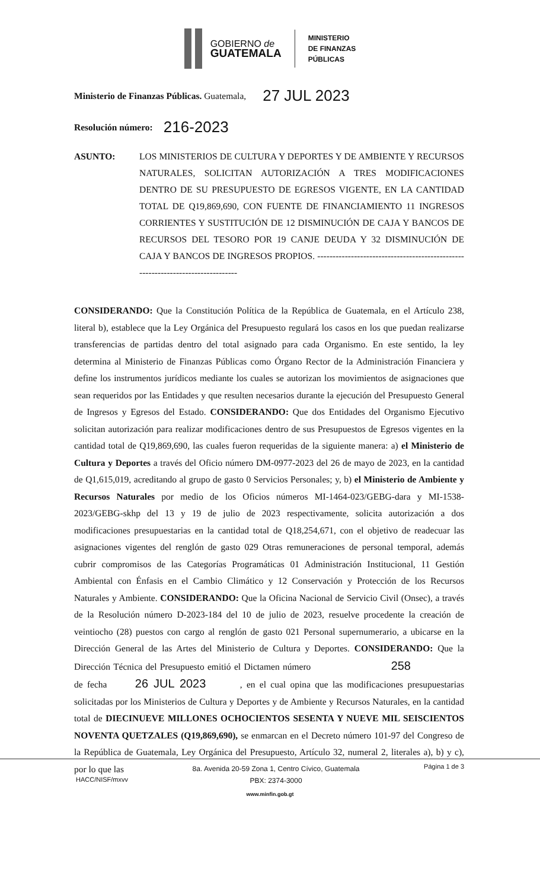GOBIERNO de
GUATEMALA
MINISTERIO
DE FINANZAS
PÚBLICAS
Ministerio de Finanzas Públicas. Guatemala, 27 JUL 2023
Resolución número: 216-2023
ASUNTO: LOS MINISTERIOS DE CULTURA Y DEPORTES Y DE AMBIENTE Y RECURSOS NATURALES, SOLICITAN AUTORIZACIÓN A TRES MODIFICACIONES DENTRO DE SU PRESUPUESTO DE EGRESOS VIGENTE, EN LA CANTIDAD TOTAL DE Q19,869,690, CON FUENTE DE FINANCIAMIENTO 11 INGRESOS CORRIENTES Y SUSTITUCIÓN DE 12 DISMINUCIÓN DE CAJA Y BANCOS DE RECURSOS DEL TESORO POR 19 CANJE DEUDA Y 32 DISMINUCIÓN DE CAJA Y BANCOS DE INGRESOS PROPIOS. --------------------------------------------------------------------------------
CONSIDERANDO: Que la Constitución Política de la República de Guatemala, en el Artículo 238, literal b), establece que la Ley Orgánica del Presupuesto regulará los casos en los que puedan realizarse transferencias de partidas dentro del total asignado para cada Organismo. En este sentido, la ley determina al Ministerio de Finanzas Públicas como Órgano Rector de la Administración Financiera y define los instrumentos jurídicos mediante los cuales se autorizan los movimientos de asignaciones que sean requeridos por las Entidades y que resulten necesarios durante la ejecución del Presupuesto General de Ingresos y Egresos del Estado. CONSIDERANDO: Que dos Entidades del Organismo Ejecutivo solicitan autorización para realizar modificaciones dentro de sus Presupuestos de Egresos vigentes en la cantidad total de Q19,869,690, las cuales fueron requeridas de la siguiente manera: a) el Ministerio de Cultura y Deportes a través del Oficio número DM-0977-2023 del 26 de mayo de 2023, en la cantidad de Q1,615,019, acreditando al grupo de gasto 0 Servicios Personales; y, b) el Ministerio de Ambiente y Recursos Naturales por medio de los Oficios números MI-1464-023/GEBG-dara y MI-1538-2023/GEBG-skhp del 13 y 19 de julio de 2023 respectivamente, solicita autorización a dos modificaciones presupuestarias en la cantidad total de Q18,254,671, con el objetivo de readecuar las asignaciones vigentes del renglón de gasto 029 Otras remuneraciones de personal temporal, además cubrir compromisos de las Categorías Programáticas 01 Administración Institucional, 11 Gestión Ambiental con Énfasis en el Cambio Climático y 12 Conservación y Protección de los Recursos Naturales y Ambiente. CONSIDERANDO: Que la Oficina Nacional de Servicio Civil (Onsec), a través de la Resolución número D-2023-184 del 10 de julio de 2023, resuelve procedente la creación de veintiocho (28) puestos con cargo al renglón de gasto 021 Personal supernumerario, a ubicarse en la Dirección General de las Artes del Ministerio de Cultura y Deportes. CONSIDERANDO: Que la Dirección Técnica del Presupuesto emitió el Dictamen número 258 de fecha 26 JUL 2023 , en el cual opina que las modificaciones presupuestarias solicitadas por los Ministerios de Cultura y Deportes y de Ambiente y Recursos Naturales, en la cantidad total de DIECINUEVE MILLONES OCHOCIENTOS SESENTA Y NUEVE MIL SEISCIENTOS NOVENTA QUETZALES (Q19,869,690), se enmarcan en el Decreto número 101-97 del Congreso de la República de Guatemala, Ley Orgánica del Presupuesto, Artículo 32, numeral 2, literales a), b) y c), por lo que las
HACC/NISF/mxvv
8a. Avenida 20-59 Zona 1, Centro Cívico, Guatemala
PBX: 2374-3000
Página 1 de 3
www.minfin.gob.gt